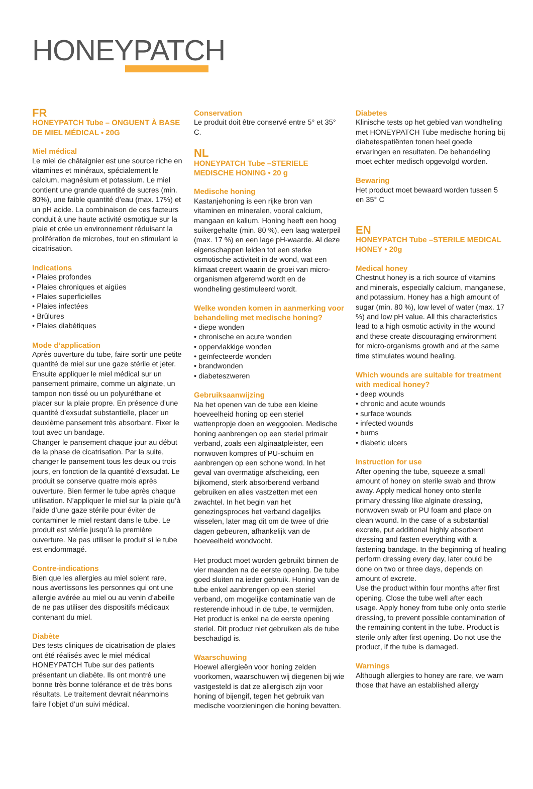HONEYPATCH
FR
HONEYPATCH Tube – ONGUENT À BASE DE MIEL MÉDICAL • 20G
Miel médical
Le miel de châtaignier est une source riche en vitamines et minéraux, spécialement le calcium, magnésium et potassium. Le miel contient une grande quantité de sucres (min. 80%), une faible quantité d’eau (max. 17%) et un pH acide. La combinaison de ces facteurs conduit à une haute activité osmotique sur la plaie et crée un environnement réduisant la prolifération de microbes, tout en stimulant la cicatrisation.
Indications
• Plaies profondes
• Plaies chroniques et aigües
• Plaies superficielles
• Plaies infectées
• Brûlures
• Plaies diabétiques
Mode d’application
Après ouverture du tube, faire sortir une petite quantité de miel sur une gaze stérile et jeter. Ensuite appliquer le miel médical sur un pansement primaire, comme un alginate, un tampon non tissé ou un polyuréthane et placer sur la plaie propre. En présence d’une quantité d’exsudat substantielle, placer un deuxième pansement très absorbant. Fixer le tout avec un bandage.
Changer le pansement chaque jour au début de la phase de cicatrisation. Par la suite, changer le pansement tous les deux ou trois jours, en fonction de la quantité d’exsudat. Le produit se conserve quatre mois après ouverture. Bien fermer le tube après chaque utilisation. N’appliquer le miel sur la plaie qu’à l’aide d’une gaze stérile pour éviter de contaminer le miel restant dans le tube. Le produit est stérile jusqu’à la première ouverture. Ne pas utiliser le produit si le tube est endommagé.
Contre-indications
Bien que les allergies au miel soient rare, nous avertissons les personnes qui ont une allergie avérée au miel ou au venin d’abeille de ne pas utiliser des dispositifs médicaux contenant du miel.
Diabète
Des tests cliniques de cicatrisation de plaies ont été réalisés avec le miel médical HONEYPATCH Tube sur des patients présentant un diabète. Ils ont montré une bonne très bonne tolérance et de très bons résultats. Le traitement devrait néanmoins faire l’objet d’un suivi médical.
Conservation
Le produit doit être conservé entre 5° et 35° C.
NL
HONEYPATCH Tube –STERIELE MEDISCHE HONING • 20 g
Medische honing
Kastanjehoning is een rijke bron van vitaminen en mineralen, vooral calcium, mangaan en kalium. Honing heeft een hoog suikergehalte (min. 80 %), een laag waterpeil (max. 17 %) en een lage pH-waarde. Al deze eigenschappen leiden tot een sterke osmotische activiteit in de wond, wat een klimaat creëert waarin de groei van micro-organismen afgeremd wordt en de wondheling gestimuleerd wordt.
Welke wonden komen in aanmerking voor behandeling met medische honing?
• diepe wonden
• chronische en acute wonden
• oppervlakkige wonden
• geïnfecteerde wonden
• brandwonden
• diabeteszweren
Gebruiksaanwijzing
Na het openen van de tube een kleine hoeveelheid honing op een steriel wattenpropje doen en weggooien. Medische honing aanbrengen op een steriel primair verband, zoals een alginaatpleister, een nonwoven kompres of PU-schuim en aanbrengen op een schone wond. In het geval van overmatige afscheiding, een bijkomend, sterk absorberend verband gebruiken en alles vastzetten met een zwachtel. In het begin van het genezingsproces het verband dagelijks wisselen, later mag dit om de twee of drie dagen gebeuren, afhankelijk van de hoeveelheid wondvocht.
Het product moet worden gebruikt binnen de vier maanden na de eerste opening. De tube goed sluiten na ieder gebruik. Honing van de tube enkel aanbrengen op een steriel verband, om mogelijke contaminatie van de resterende inhoud in de tube, te vermijden. Het product is enkel na de eerste opening steriel. Dit product niet gebruiken als de tube beschadigd is.
Waarschuwing
Hoewel allergieën voor honing zelden voorkomen, waarschuwen wij diegenen bij wie vastgesteld is dat ze allergisch zijn voor honing of bijengif, tegen het gebruik van medische voorzieningen die honing bevatten.
Diabetes
Klinische tests op het gebied van wondheling met HONEYPATCH Tube medische honing bij diabetespatiënten tonen heel goede ervaringen en resultaten. De behandeling moet echter medisch opgevolgd worden.
Bewaring
Het product moet bewaard worden tussen 5 en 35° C
EN
HONEYPATCH Tube –STERILE MEDICAL HONEY • 20g
Medical honey
Chestnut honey is a rich source of vitamins and minerals, especially calcium, manganese, and potassium. Honey has a high amount of sugar (min. 80 %), low level of water (max. 17 %) and low pH value. All this characteristics lead to a high osmotic activity in the wound and these create discouraging environment for micro-organisms growth and at the same time stimulates wound healing.
Which wounds are suitable for treatment with medical honey?
• deep wounds
• chronic and acute wounds
• surface wounds
• infected wounds
• burns
• diabetic ulcers
Instruction for use
After opening the tube, squeeze a small amount of honey on sterile swab and throw away. Apply medical honey onto sterile primary dressing like alginate dressing, nonwoven swab or PU foam and place on clean wound. In the case of a substantial excrete, put additional highly absorbent dressing and fasten everything with a fastening bandage. In the beginning of healing perform dressing every day, later could be done on two or three days, depends on amount of excrete.
Use the product within four months after first opening. Close the tube well after each usage. Apply honey from tube only onto sterile dressing, to prevent possible contamination of the remaining content in the tube. Product is sterile only after first opening. Do not use the product, if the tube is damaged.
Warnings
Although allergies to honey are rare, we warn those that have an established allergy